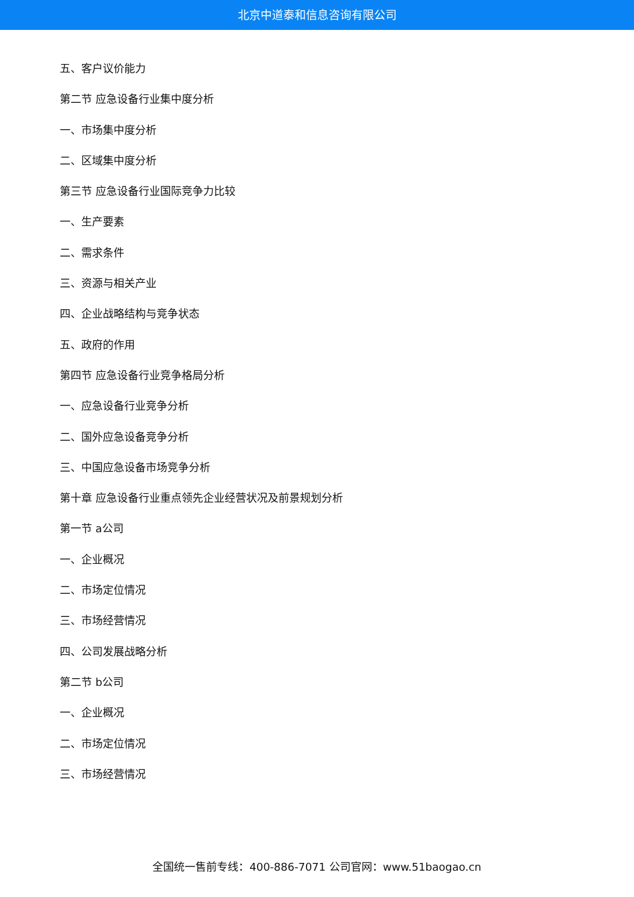北京中道泰和信息咨询有限公司
五、客户议价能力
第二节 应急设备行业集中度分析
一、市场集中度分析
二、区域集中度分析
第三节 应急设备行业国际竞争力比较
一、生产要素
二、需求条件
三、资源与相关产业
四、企业战略结构与竞争状态
五、政府的作用
第四节 应急设备行业竞争格局分析
一、应急设备行业竞争分析
二、国外应急设备竞争分析
三、中国应急设备市场竞争分析
第十章 应急设备行业重点领先企业经营状况及前景规划分析
第一节 a公司
一、企业概况
二、市场定位情况
三、市场经营情况
四、公司发展战略分析
第二节 b公司
一、企业概况
二、市场定位情况
三、市场经营情况
全国统一售前专线：400-886-7071 公司官网：www.51baogao.cn